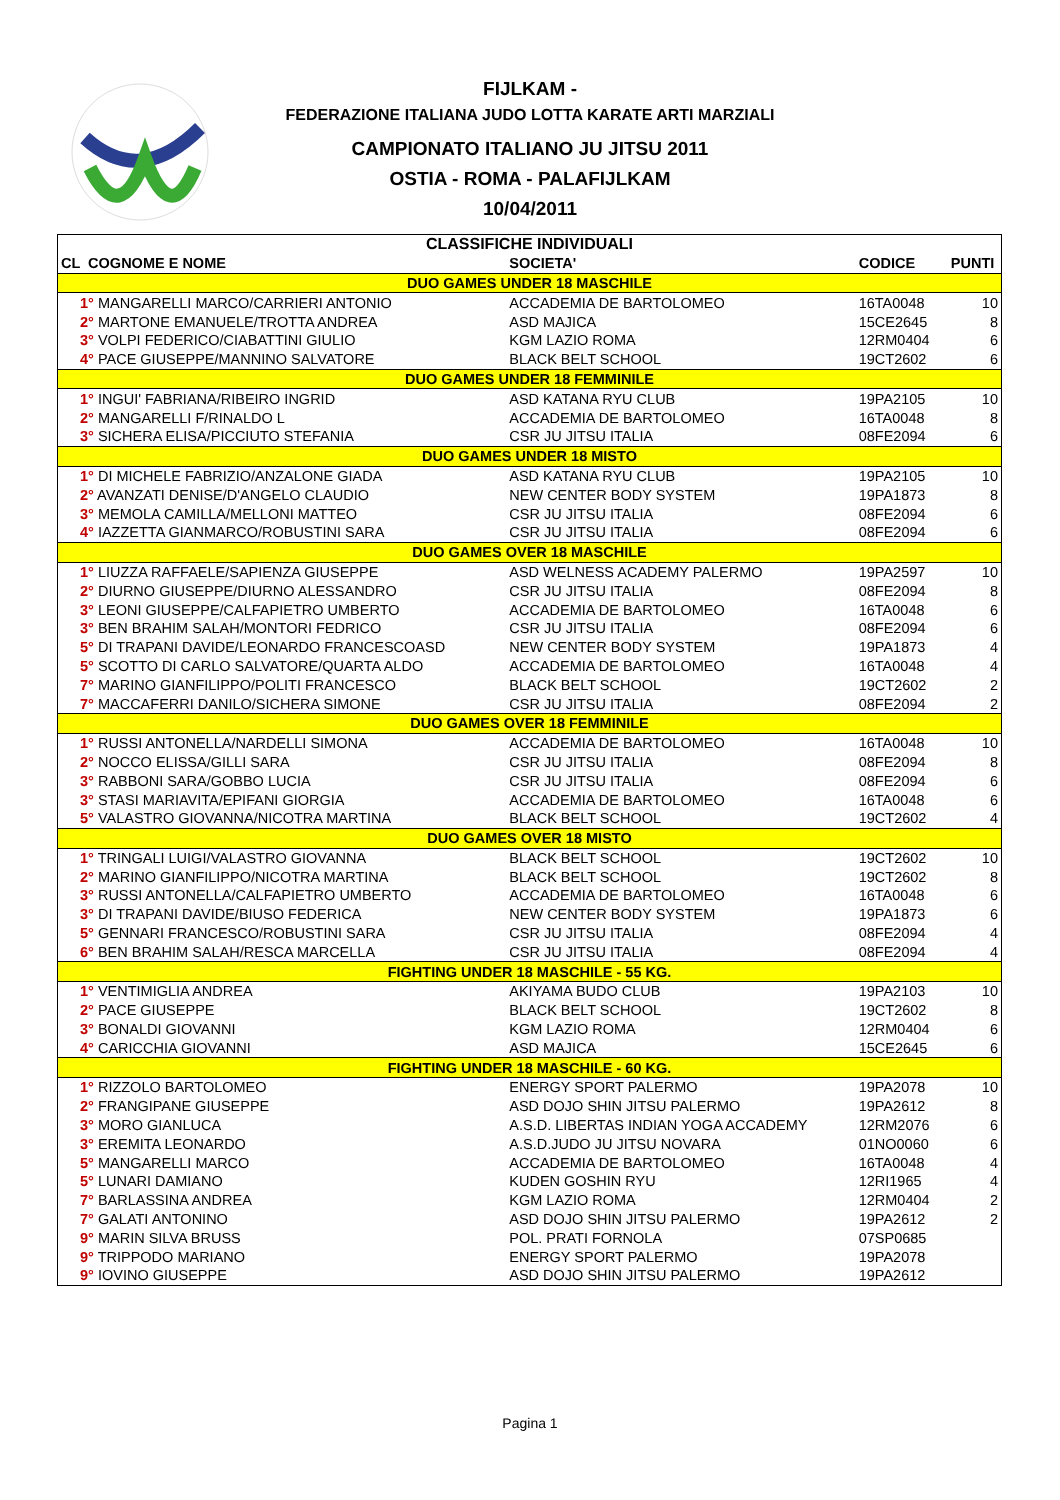FIJLKAM -
FEDERAZIONE ITALIANA JUDO LOTTA KARATE ARTI MARZIALI
CAMPIONATO ITALIANO JU JITSU 2011
OSTIA - ROMA - PALAFIJLKAM
10/04/2011
| CLASSIFICHE INDIVIDUALI | | | |
| CL COGNOME E NOME | SOCIETA' | CODICE | PUNTI |
| DUO GAMES UNDER 18 MASCHILE | | | |
| 1° MANGARELLI MARCO/CARRIERI ANTONIO | ACCADEMIA DE BARTOLOMEO | 16TA0048 | 10 |
| 2° MARTONE EMANUELE/TROTTA ANDREA | ASD MAJICA | 15CE2645 | 8 |
| 3° VOLPI FEDERICO/CIABATTINI GIULIO | KGM LAZIO ROMA | 12RM0404 | 6 |
| 4° PACE GIUSEPPE/MANNINO SALVATORE | BLACK BELT SCHOOL | 19CT2602 | 6 |
| DUO GAMES UNDER 18 FEMMINILE | | | |
| 1° INGUI' FABRIANA/RIBEIRO INGRID | ASD KATANA RYU CLUB | 19PA2105 | 10 |
| 2° MANGARELLI F/RINALDO L | ACCADEMIA DE BARTOLOMEO | 16TA0048 | 8 |
| 3° SICHERA ELISA/PICCIUTO STEFANIA | CSR JU JITSU ITALIA | 08FE2094 | 6 |
| DUO GAMES UNDER 18 MISTO | | | |
| 1° DI MICHELE FABRIZIO/ANZALONE GIADA | ASD KATANA RYU CLUB | 19PA2105 | 10 |
| 2° AVANZATI DENISE/D'ANGELO CLAUDIO | NEW CENTER BODY SYSTEM | 19PA1873 | 8 |
| 3° MEMOLA CAMILLA/MELLONI MATTEO | CSR JU JITSU ITALIA | 08FE2094 | 6 |
| 4° IAZZETTA GIANMARCO/ROBUSTINI SARA | CSR JU JITSU ITALIA | 08FE2094 | 6 |
| DUO GAMES OVER 18 MASCHILE | | | |
| 1° LIUZZA RAFFAELE/SAPIENZA GIUSEPPE | ASD WELNESS ACADEMY PALERMO | 19PA2597 | 10 |
| 2° DIURNO GIUSEPPE/DIURNO ALESSANDRO | CSR JU JITSU ITALIA | 08FE2094 | 8 |
| 3° LEONI GIUSEPPE/CALFAPIETRO UMBERTO | ACCADEMIA DE BARTOLOMEO | 16TA0048 | 6 |
| 3° BEN BRAHIM SALAH/MONTORI FEDRICO | CSR JU JITSU ITALIA | 08FE2094 | 6 |
| 5° DI TRAPANI DAVIDE/LEONARDO FRANCESCOASD | NEW CENTER BODY SYSTEM | 19PA1873 | 4 |
| 5° SCOTTO DI CARLO SALVATORE/QUARTA ALDO | ACCADEMIA DE BARTOLOMEO | 16TA0048 | 4 |
| 7° MARINO GIANFILIPPO/POLITI FRANCESCO | BLACK BELT SCHOOL | 19CT2602 | 2 |
| 7° MACCAFERRI DANILO/SICHERA SIMONE | CSR JU JITSU ITALIA | 08FE2094 | 2 |
| DUO GAMES OVER 18 FEMMINILE | | | |
| 1° RUSSI ANTONELLA/NARDELLI SIMONA | ACCADEMIA DE BARTOLOMEO | 16TA0048 | 10 |
| 2° NOCCO ELISSA/GILLI SARA | CSR JU JITSU ITALIA | 08FE2094 | 8 |
| 3° RABBONI SARA/GOBBO LUCIA | CSR JU JITSU ITALIA | 08FE2094 | 6 |
| 3° STASI MARIAVITA/EPIFANI GIORGIA | ACCADEMIA DE BARTOLOMEO | 16TA0048 | 6 |
| 5° VALASTRO GIOVANNA/NICOTRA MARTINA | BLACK BELT SCHOOL | 19CT2602 | 4 |
| DUO GAMES OVER 18 MISTO | | | |
| 1° TRINGALI LUIGI/VALASTRO GIOVANNA | BLACK BELT SCHOOL | 19CT2602 | 10 |
| 2° MARINO GIANFILIPPO/NICOTRA MARTINA | BLACK BELT SCHOOL | 19CT2602 | 8 |
| 3° RUSSI ANTONELLA/CALFAPIETRO UMBERTO | ACCADEMIA DE BARTOLOMEO | 16TA0048 | 6 |
| 3° DI TRAPANI DAVIDE/BIUSO FEDERICA | NEW CENTER BODY SYSTEM | 19PA1873 | 6 |
| 5° GENNARI FRANCESCO/ROBUSTINI SARA | CSR JU JITSU ITALIA | 08FE2094 | 4 |
| 6° BEN BRAHIM SALAH/RESCA MARCELLA | CSR JU JITSU ITALIA | 08FE2094 | 4 |
| FIGHTING UNDER 18 MASCHILE - 55 KG. | | | |
| 1° VENTIMIGLIA ANDREA | AKIYAMA BUDO CLUB | 19PA2103 | 10 |
| 2° PACE GIUSEPPE | BLACK BELT SCHOOL | 19CT2602 | 8 |
| 3° BONALDI GIOVANNI | KGM LAZIO ROMA | 12RM0404 | 6 |
| 4° CARICCHIA GIOVANNI | ASD MAJICA | 15CE2645 | 6 |
| FIGHTING UNDER 18 MASCHILE - 60 KG. | | | |
| 1° RIZZOLO BARTOLOMEO | ENERGY SPORT PALERMO | 19PA2078 | 10 |
| 2° FRANGIPANE GIUSEPPE | ASD DOJO SHIN JITSU PALERMO | 19PA2612 | 8 |
| 3° MORO GIANLUCA | A.S.D. LIBERTAS INDIAN YOGA ACCADEMY | 12RM2076 | 6 |
| 3° EREMITA LEONARDO | A.S.D.JUDO JU JITSU NOVARA | 01NO0060 | 6 |
| 5° MANGARELLI MARCO | ACCADEMIA DE BARTOLOMEO | 16TA0048 | 4 |
| 5° LUNARI DAMIANO | KUDEN GOSHIN RYU | 12RI1965 | 4 |
| 7° BARLASSINA ANDREA | KGM LAZIO ROMA | 12RM0404 | 2 |
| 7° GALATI ANTONINO | ASD DOJO SHIN JITSU PALERMO | 19PA2612 | 2 |
| 9° MARIN SILVA BRUSS | POL. PRATI FORNOLA | 07SP0685 | |
| 9° TRIPPODO MARIANO | ENERGY SPORT PALERMO | 19PA2078 | |
| 9° IOVINO GIUSEPPE | ASD DOJO SHIN JITSU PALERMO | 19PA2612 | |
Pagina 1